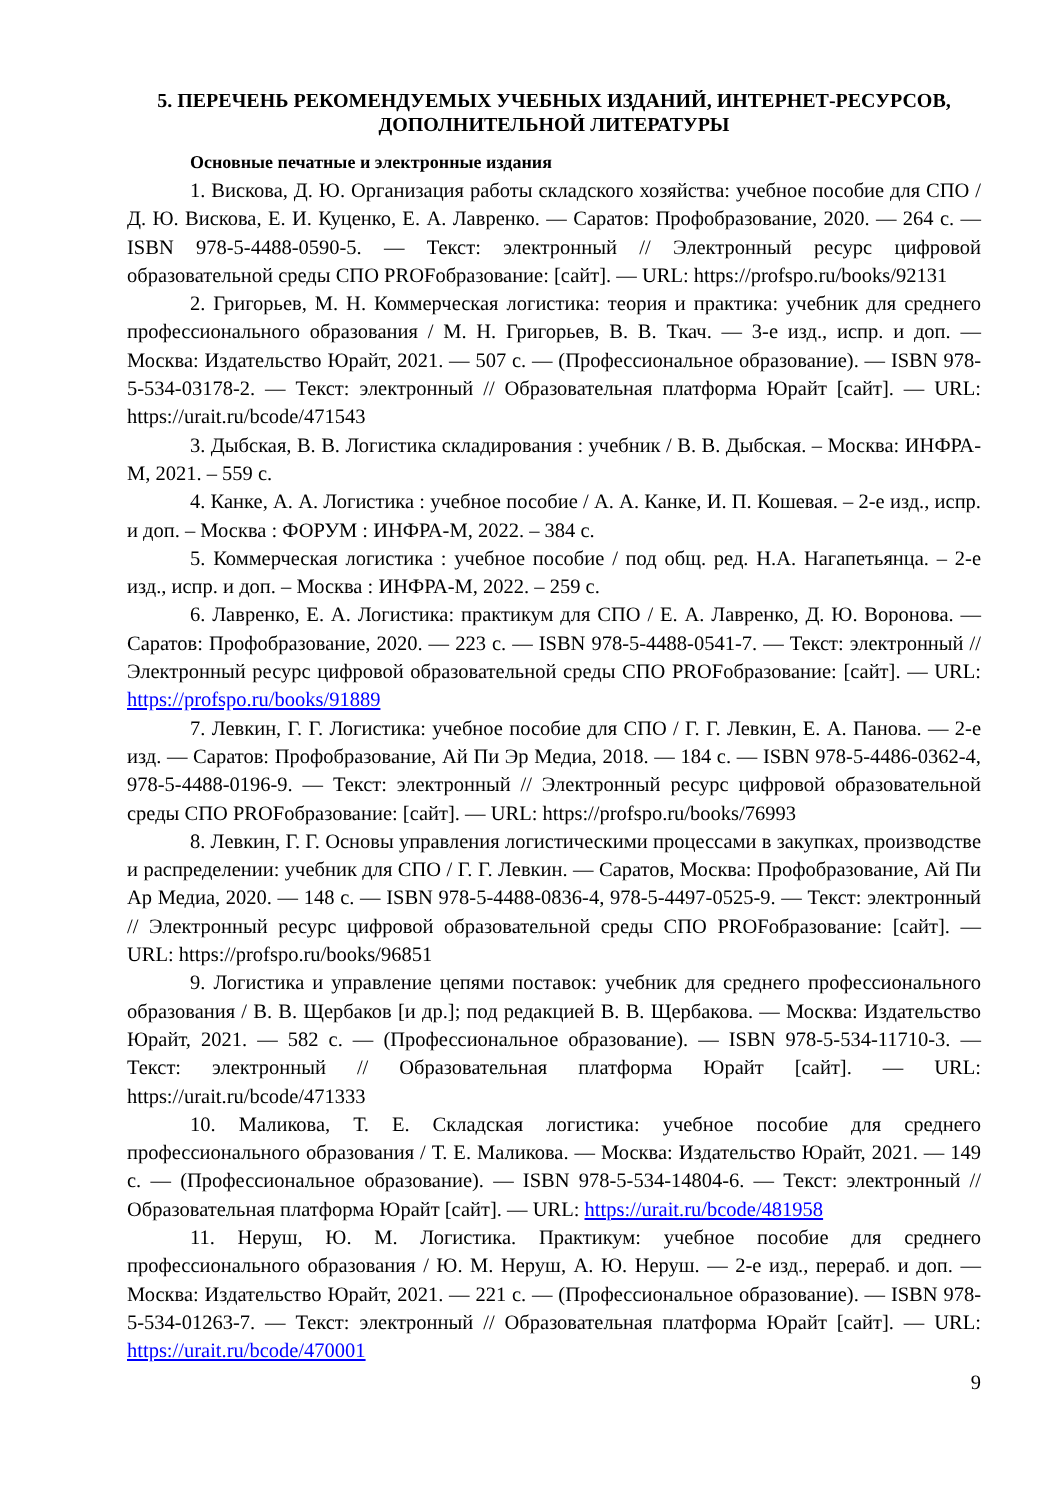5. ПЕРЕЧЕНЬ РЕКОМЕНДУЕМЫХ УЧЕБНЫХ ИЗДАНИЙ, ИНТЕРНЕТ-РЕСУРСОВ, ДОПОЛНИТЕЛЬНОЙ ЛИТЕРАТУРЫ
Основные печатные и электронные издания
1. Вискова, Д. Ю. Организация работы складского хозяйства: учебное пособие для СПО / Д. Ю. Вискова, Е. И. Куценко, Е. А. Лавренко. — Саратов: Профобразование, 2020. — 264 с. — ISBN 978-5-4488-0590-5. — Текст: электронный // Электронный ресурс цифровой образовательной среды СПО PROFобразование: [сайт]. — URL: https://profspo.ru/books/92131
2. Григорьев, М. Н. Коммерческая логистика: теория и практика: учебник для среднего профессионального образования / М. Н. Григорьев, В. В. Ткач. — 3-е изд., испр. и доп. — Москва: Издательство Юрайт, 2021. — 507 с. — (Профессиональное образование). — ISBN 978-5-534-03178-2. — Текст: электронный // Образовательная платформа Юрайт [сайт]. — URL: https://urait.ru/bcode/471543
3. Дыбская, В. В. Логистика складирования : учебник / В. В. Дыбская. – Москва: ИНФРА-М, 2021. – 559 с.
4. Канке, А. А. Логистика : учебное пособие / А. А. Канке, И. П. Кошевая. – 2-е изд., испр. и доп. – Москва : ФОРУМ : ИНФРА-М, 2022. – 384 с.
5. Коммерческая логистика : учебное пособие / под общ. ред. Н.А. Нагапетьянца. – 2-е изд., испр. и доп. – Москва : ИНФРА-М, 2022. – 259 с.
6. Лавренко, Е. А. Логистика: практикум для СПО / Е. А. Лавренко, Д. Ю. Воронова. — Саратов: Профобразование, 2020. — 223 с. — ISBN 978-5-4488-0541-7. — Текст: электронный // Электронный ресурс цифровой образовательной среды СПО PROFобразование: [сайт]. — URL: https://profspo.ru/books/91889
7. Левкин, Г. Г. Логистика: учебное пособие для СПО / Г. Г. Левкин, Е. А. Панова. — 2-е изд. — Саратов: Профобразование, Ай Пи Эр Медиа, 2018. — 184 с. — ISBN 978-5-4486-0362-4, 978-5-4488-0196-9. — Текст: электронный // Электронный ресурс цифровой образовательной среды СПО PROFобразование: [сайт]. — URL: https://profspo.ru/books/76993
8. Левкин, Г. Г. Основы управления логистическими процессами в закупках, производстве и распределении: учебник для СПО / Г. Г. Левкин. — Саратов, Москва: Профобразование, Ай Пи Ар Медиа, 2020. — 148 с. — ISBN 978-5-4488-0836-4, 978-5-4497-0525-9. — Текст: электронный // Электронный ресурс цифровой образовательной среды СПО PROFобразование: [сайт]. — URL: https://profspo.ru/books/96851
9. Логистика и управление цепями поставок: учебник для среднего профессионального образования / В. В. Щербаков [и др.]; под редакцией В. В. Щербакова. — Москва: Издательство Юрайт, 2021. — 582 с. — (Профессиональное образование). — ISBN 978-5-534-11710-3. — Текст: электронный // Образовательная платформа Юрайт [сайт]. — URL: https://urait.ru/bcode/471333
10. Маликова, Т. Е. Складская логистика: учебное пособие для среднего профессионального образования / Т. Е. Маликова. — Москва: Издательство Юрайт, 2021. — 149 с. — (Профессиональное образование). — ISBN 978-5-534-14804-6. — Текст: электронный // Образовательная платформа Юрайт [сайт]. — URL: https://urait.ru/bcode/481958
11. Неруш, Ю. М. Логистика. Практикум: учебное пособие для среднего профессионального образования / Ю. М. Неруш, А. Ю. Неруш. — 2-е изд., перераб. и доп. — Москва: Издательство Юрайт, 2021. — 221 с. — (Профессиональное образование). — ISBN 978-5-534-01263-7. — Текст: электронный // Образовательная платформа Юрайт [сайт]. — URL: https://urait.ru/bcode/470001
9